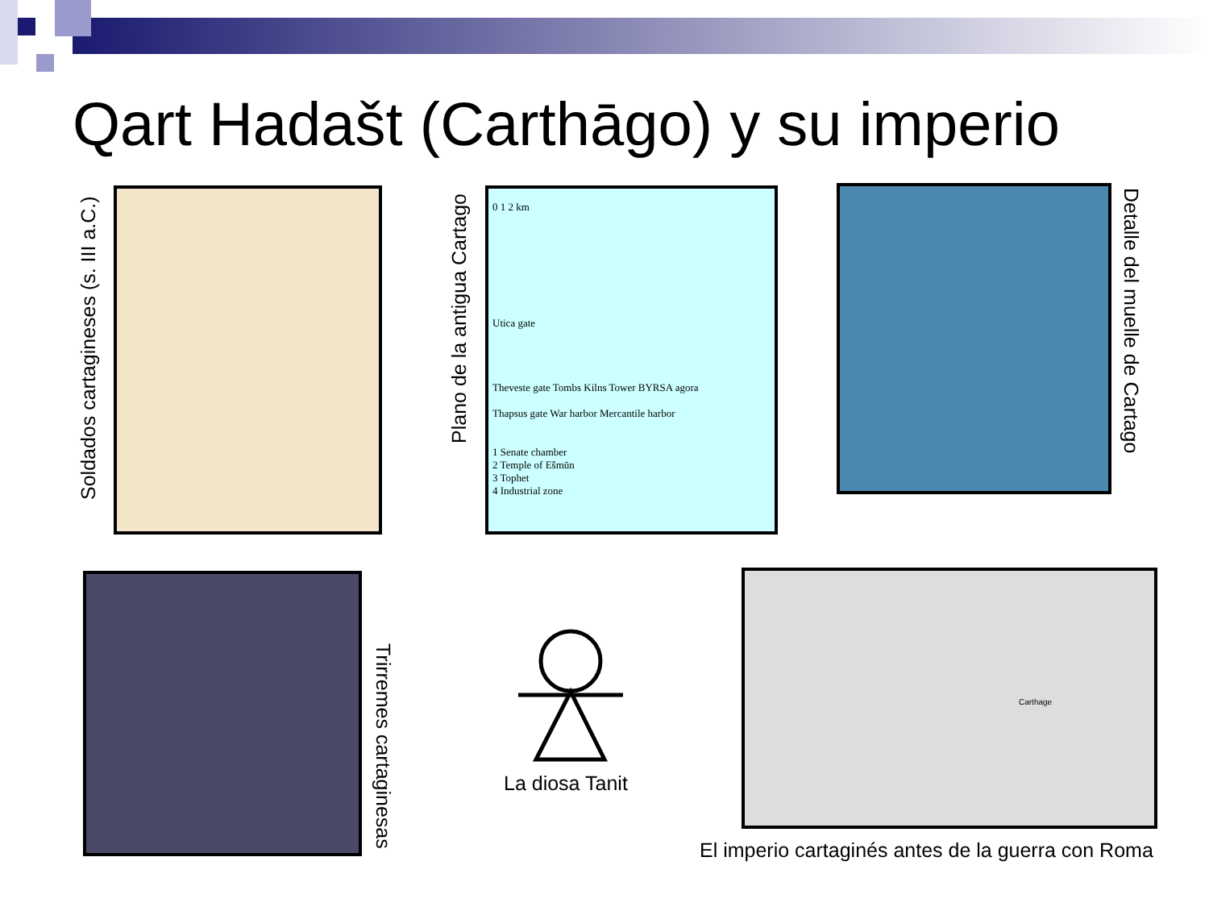Qart Hadašt (Carthāgo) y su imperio
Soldados cartagineses (s. III a.C.)
Plano de la antigua Cartago
0 1 2 km
Utica gate
Theveste gate Tombs Kilns Tower BYRSA agora
Thapsus gate War harbor Mercantile harbor
1 Senate chamber
2 Temple of Ešmūn
3 Tophet
4 Industrial zone
Detalle del muelle de Cartago
Trirremes cartaginesas
La diosa Tanit
Carthage
El imperio cartaginés antes de la guerra con Roma